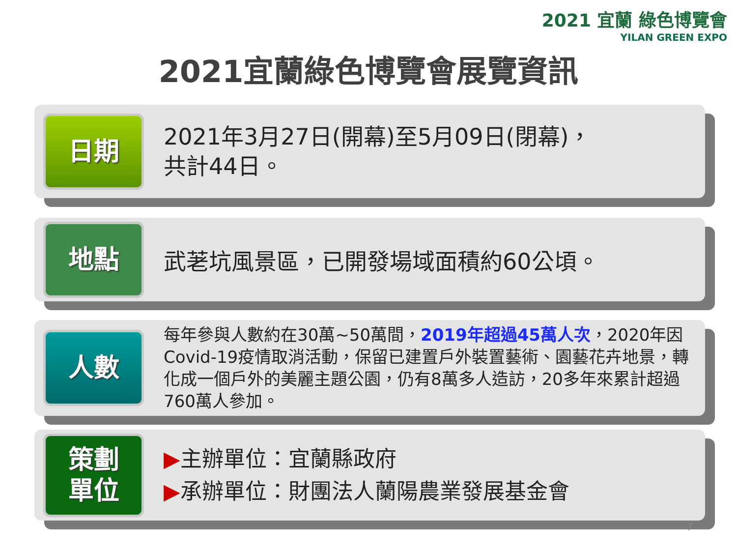2021 宜蘭 綠色博覽會
YILAN GREEN EXPO
2021宜蘭綠色博覽會展覽資訊
日期
2021年3月27日(開幕)至5月09日(閉幕)，
共計44日。
地點
武荖坑風景區，已開發場域面積約60公頃。
人數
每年參與人數約在30萬~50萬間，2019年超過45萬人次，2020年因Covid-19疫情取消活動，保留已建置戶外裝置藝術、園藝花卉地景，轉化成一個戶外的美麗主題公園，仍有8萬多人造訪，20多年來累計超過760萬人參加。
策劃
單位
▶主辦單位：宜蘭縣政府
▶承辦單位：財團法人蘭陽農業發展基金會
7